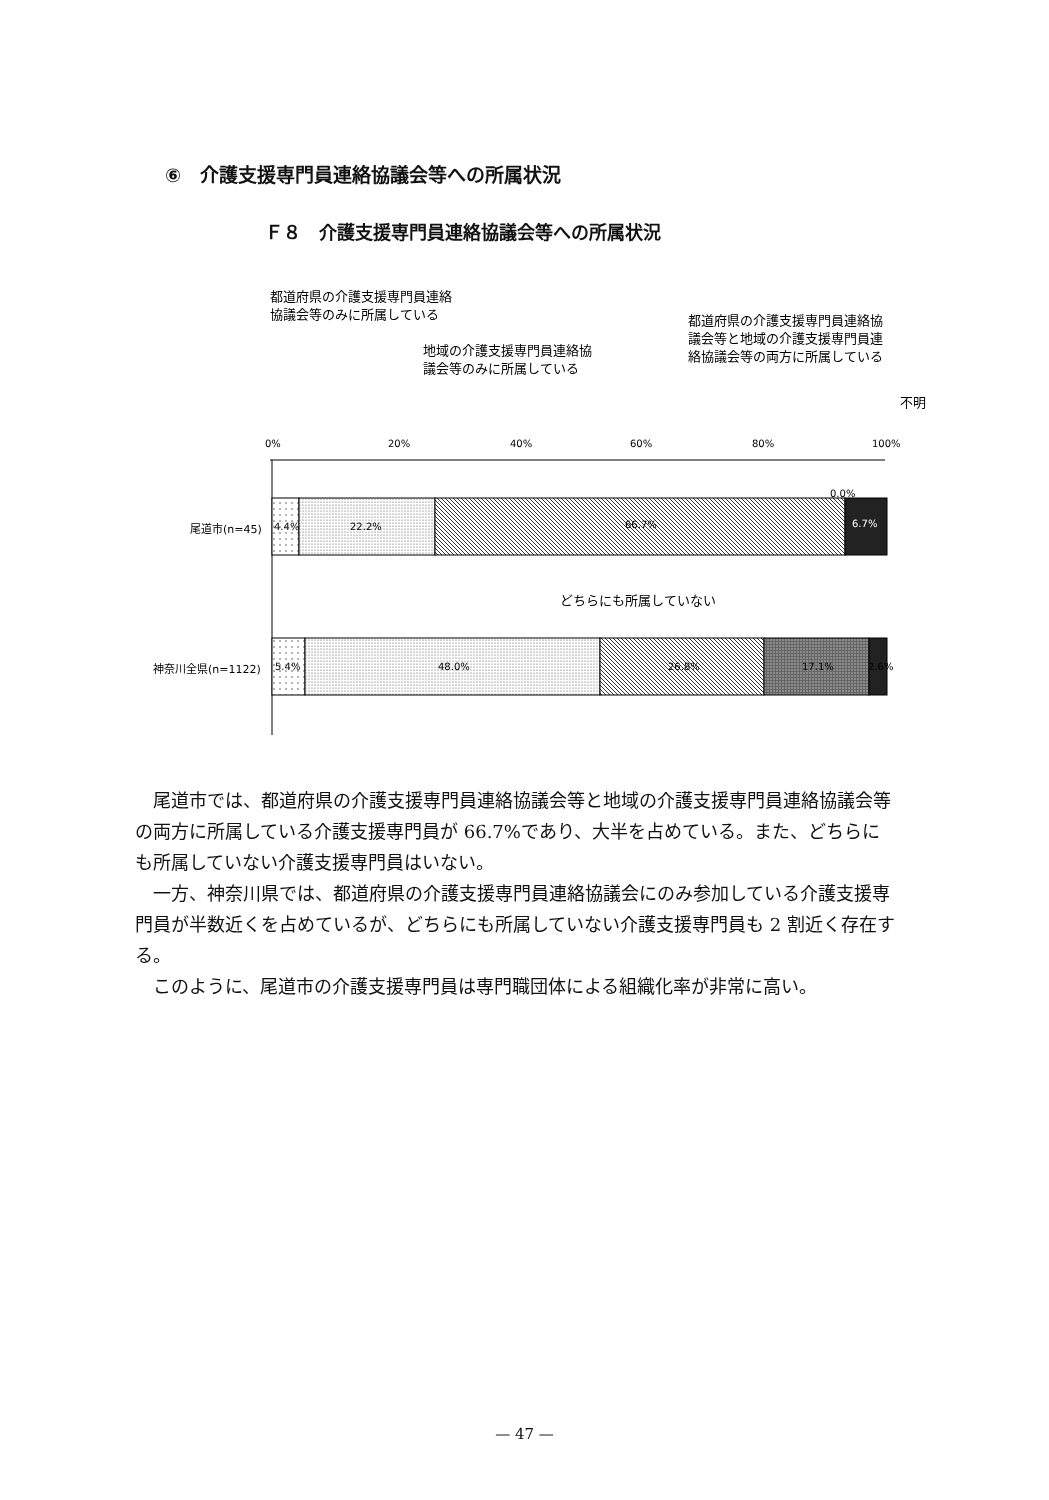⑥　介護支援専門員連絡協議会等への所属状況
Ｆ８　介護支援専門員連絡協議会等への所属状況
都道府県の介護支援専門員連絡
協議会等のみに所属している
地域の介護支援専門員連絡協
議会等のみに所属している
都道府県の介護支援専門員連絡協
議会等と地域の介護支援専門員連
絡協議会等の両方に所属している
不明
0%
20%
40%
60%
80%
100%
4.4%
22.2%
66.7%
0.0%
6.7%
尾道市(n=45)
どちらにも所属していない
5.4%
48.0%
26.8%
17.1%
2.6%
神奈川全県(n=1122)
尾道市では、都道府県の介護支援専門員連絡協議会等と地域の介護支援専門員連絡協議会等の両方に所属している介護支援専門員が 66.7%であり、大半を占めている。また、どちらにも所属していない介護支援専門員はいない。
一方、神奈川県では、都道府県の介護支援専門員連絡協議会にのみ参加している介護支援専門員が半数近くを占めているが、どちらにも所属していない介護支援専門員も 2 割近く存在する。
このように、尾道市の介護支援専門員は専門職団体による組織化率が非常に高い。
— 47 —